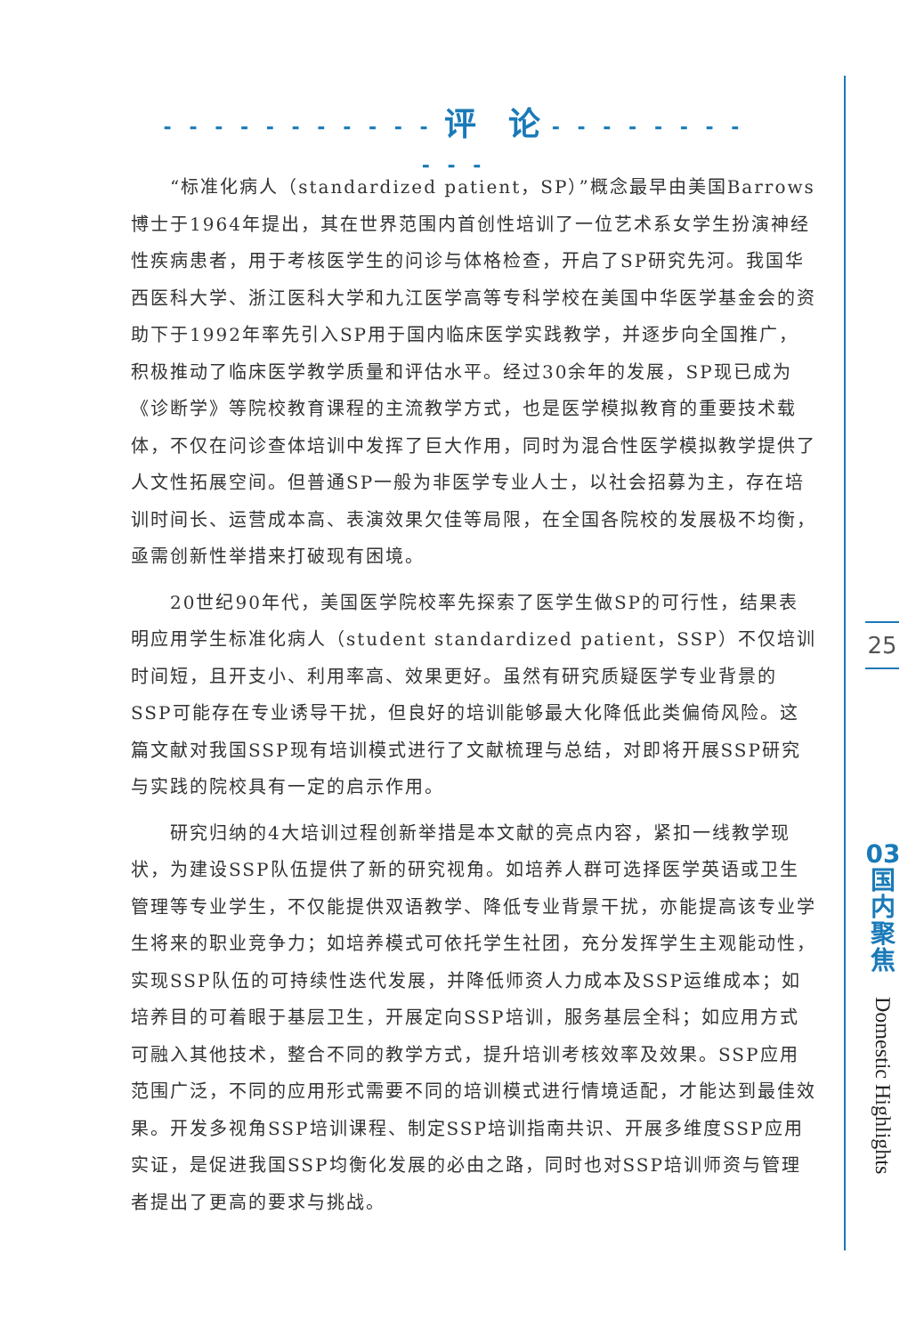- - - - - - - - - - - 评　论 - - - - - - - - - - -
“标准化病人（standardized patient，SP）”概念最早由美国Barrows博士于1964年提出，其在世界范围内首创性培训了一位艺术系女学生扮演神经性疾病患者，用于考核医学生的问诊与体格检查，开启了SP研究先河。我国华西医科大学、浙江医科大学和九江医学高等专科学校在美国中华医学基金会的资助下于1992年率先引入SP用于国内临床医学实践教学，并逐步向全国推广，积极推动了临床医学教学质量和评估水平。经过30余年的发展，SP现已成为《诊断学》等院校教育课程的主流教学方式，也是医学模拟教育的重要技术载体，不仅在问诊查体培训中发挥了巨大作用，同时为混合性医学模拟教学提供了人文性拓展空间。但普通SP一般为非医学专业人士，以社会招募为主，存在培训时间长、运营成本高、表演效果欠佳等局限，在全国各院校的发展极不均衡，亟需创新性举措来打破现有困境。
20世纪90年代，美国医学院校率先探索了医学生做SP的可行性，结果表明应用学生标准化病人（student standardized patient，SSP）不仅培训时间短，且开支小、利用率高、效果更好。虽然有研究质疑医学专业背景的SSP可能存在专业诱导干扰，但良好的培训能够最大化降低此类偏倚风险。这篇文献对我国SSP现有培训模式进行了文献梳理与总结，对即将开展SSP研究与实践的院校具有一定的启示作用。
研究归纳的4大培训过程创新举措是本文献的亮点内容，紧扣一线教学现状，为建设SSP队伍提供了新的研究视角。如培养人群可选择医学英语或卫生管理等专业学生，不仅能提供双语教学、降低专业背景干扰，亦能提高该专业学生将来的职业竞争力；如培养模式可依托学生社团，充分发挥学生主观能动性，实现SSP队伍的可持续性迭代发展，并降低师资人力成本及SSP运维成本；如培养目的可着眼于基层卫生，开展定向SSP培训，服务基层全科；如应用方式可融入其他技术，整合不同的教学方式，提升培训考核效率及效果。SSP应用范围广泛，不同的应用形式需要不同的培训模式进行情境适配，才能达到最佳效果。开发多视角SSP培训课程、制定SSP培训指南共识、开展多维度SSP应用实证，是促进我国SSP均衡化发展的必由之路，同时也对SSP培训师资与管理者提出了更高的要求与挑战。
25
03
国
内
聚
焦
Domestic Highlights